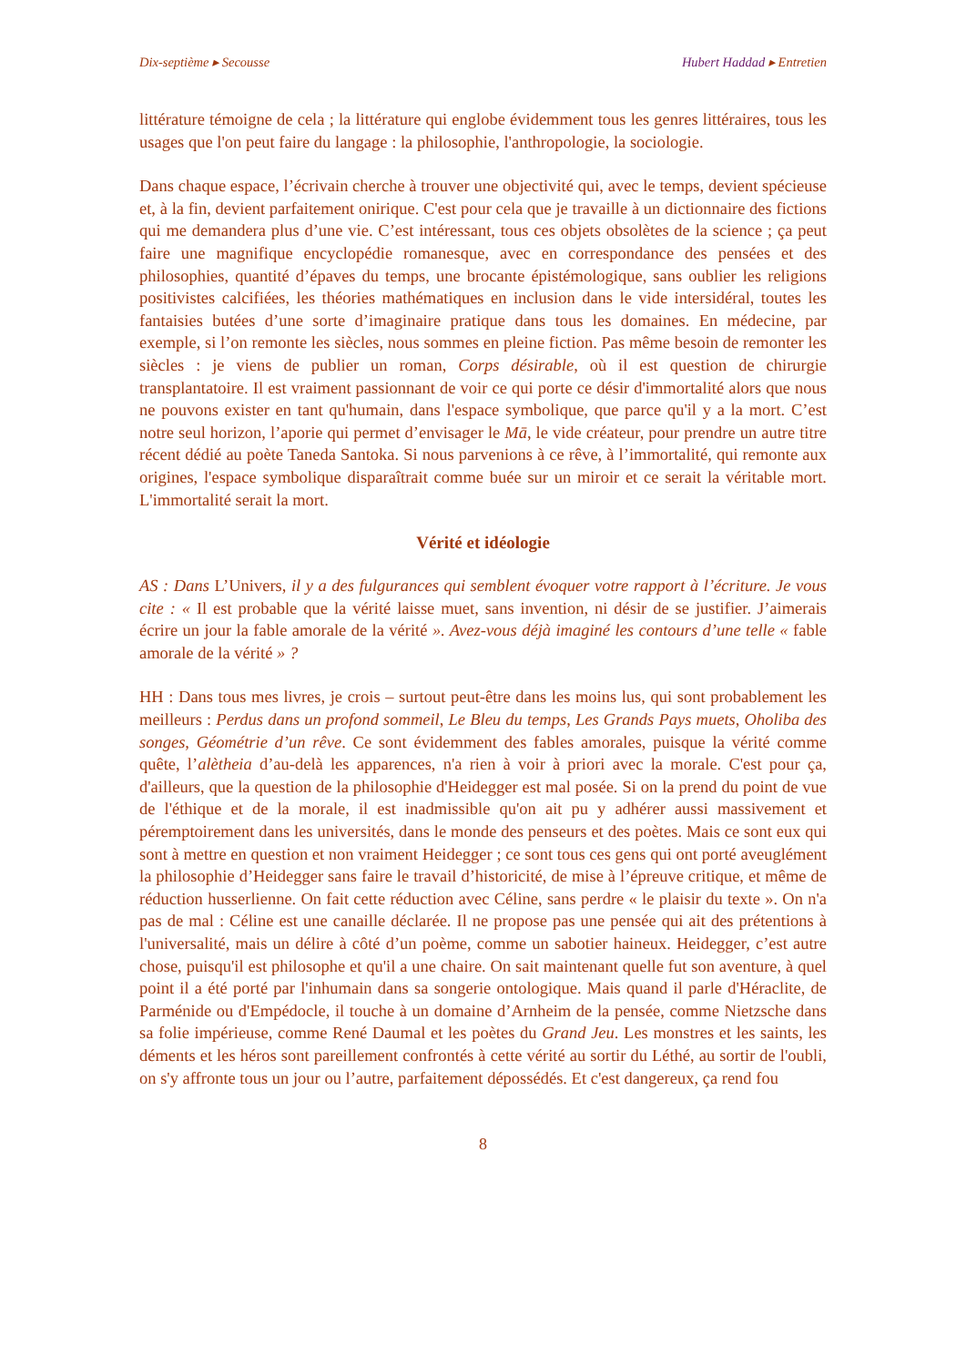Dix-septième ▸ Secousse Hubert Haddad ▸ Entretien
littérature témoigne de cela ; la littérature qui englobe évidemment tous les genres littéraires, tous les usages que l'on peut faire du langage : la philosophie, l'anthropologie, la sociologie.
Dans chaque espace, l’écrivain cherche à trouver une objectivité qui, avec le temps, devient spécieuse et, à la fin, devient parfaitement onirique. C'est pour cela que je travaille à un dictionnaire des fictions qui me demandera plus d’une vie. C’est intéressant, tous ces objets obsolètes de la science ; ça peut faire une magnifique encyclopédie romanesque, avec en correspondance des pensées et des philosophies, quantité d’épaves du temps, une brocante épistémologique, sans oublier les religions positivistes calcifiées, les théories mathématiques en inclusion dans le vide intersidéral, toutes les fantaisies butées d’une sorte d’imaginaire pratique dans tous les domaines. En médecine, par exemple, si l’on remonte les siècles, nous sommes en pleine fiction. Pas même besoin de remonter les siècles : je viens de publier un roman, Corps désirable, où il est question de chirurgie transplantatoire. Il est vraiment passionnant de voir ce qui porte ce désir d'immortalité alors que nous ne pouvons exister en tant qu'humain, dans l'espace symbolique, que parce qu'il y a la mort. C’est notre seul horizon, l’aporie qui permet d’envisager le Mā, le vide créateur, pour prendre un autre titre récent dédié au poète Taneda Santoka. Si nous parvenions à ce rêve, à l’immortalité, qui remonte aux origines, l'espace symbolique disparaîtrait comme buée sur un miroir et ce serait la véritable mort. L'immortalité serait la mort.
Vérité et idéologie
AS : Dans L’Univers, il y a des fulgurances qui semblent évoquer votre rapport à l’écriture. Je vous cite : « Il est probable que la vérité laisse muet, sans invention, ni désir de se justifier. J’aimerais écrire un jour la fable amorale de la vérité ». Avez-vous déjà imaginé les contours d’une telle « fable amorale de la vérité » ?
HH : Dans tous mes livres, je crois – surtout peut-être dans les moins lus, qui sont probablement les meilleurs : Perdus dans un profond sommeil, Le Bleu du temps, Les Grands Pays muets, Oholiba des songes, Géométrie d’un rêve. Ce sont évidemment des fables amorales, puisque la vérité comme quête, l’alètheia d’au-delà les apparences, n'a rien à voir à priori avec la morale. C'est pour ça, d'ailleurs, que la question de la philosophie d'Heidegger est mal posée. Si on la prend du point de vue de l'éthique et de la morale, il est inadmissible qu'on ait pu y adhérer aussi massivement et péremptoirement dans les universités, dans le monde des penseurs et des poètes. Mais ce sont eux qui sont à mettre en question et non vraiment Heidegger ; ce sont tous ces gens qui ont porté aveuglément la philosophie d’Heidegger sans faire le travail d’historicité, de mise à l’épreuve critique, et même de réduction husserlienne. On fait cette réduction avec Céline, sans perdre « le plaisir du texte ». On n'a pas de mal : Céline est une canaille déclarée. Il ne propose pas une pensée qui ait des prétentions à l'universalité, mais un délire à côté d’un poème, comme un sabotier haineux. Heidegger, c’est autre chose, puisqu'il est philosophe et qu'il a une chaire. On sait maintenant quelle fut son aventure, à quel point il a été porté par l'inhumain dans sa songerie ontologique. Mais quand il parle d'Héraclite, de Parménide ou d'Empédocle, il touche à un domaine d’Arnheim de la pensée, comme Nietzsche dans sa folie impérieuse, comme René Daumal et les poètes du Grand Jeu. Les monstres et les saints, les déments et les héros sont pareillement confrontés à cette vérité au sortir du Léthé, au sortir de l'oubli, on s'y affronte tous un jour ou l’autre, parfaitement dépossédés. Et c'est dangereux, ça rend fou
8